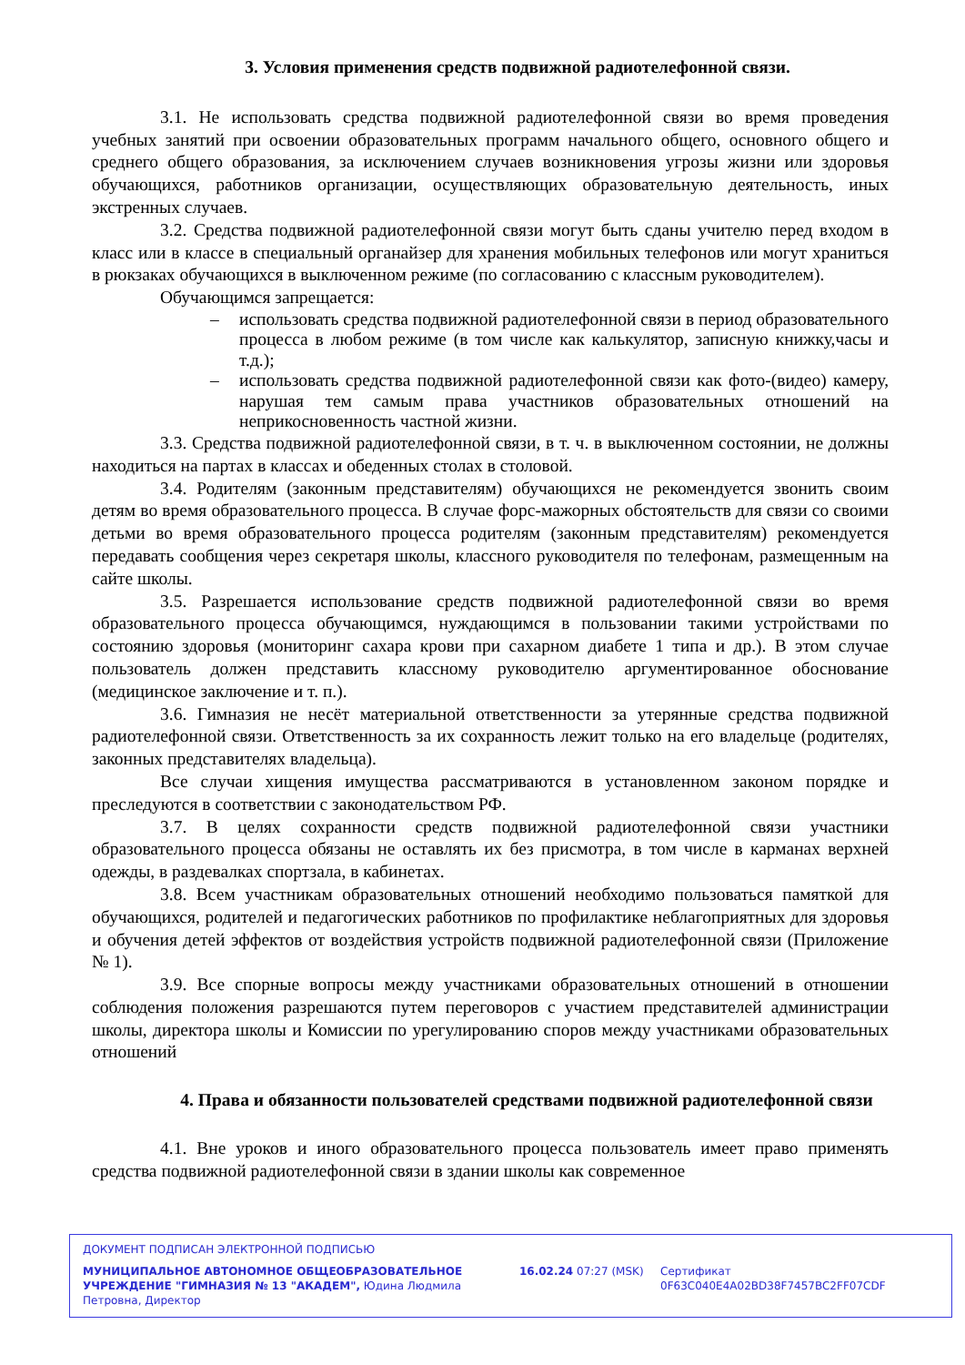3. Условия применения средств подвижной радиотелефонной связи.
3.1. Не использовать средства подвижной радиотелефонной связи во время проведения учебных занятий при освоении образовательных программ начального общего, основного общего и среднего общего образования, за исключением случаев возникновения угрозы жизни или здоровья обучающихся, работников организации, осуществляющих образовательную деятельность, иных экстренных случаев.
3.2. Средства подвижной радиотелефонной связи могут быть сданы учителю перед входом в класс или в классе в специальный органайзер для хранения мобильных телефонов или могут храниться в рюкзаках обучающихся в выключенном режиме (по согласованию с классным руководителем).
Обучающимся запрещается:
– использовать средства подвижной радиотелефонной связи в период образовательного процесса в любом режиме (в том числе как калькулятор, записную книжку,часы и т.д.);
– использовать средства подвижной радиотелефонной связи как фото-(видео) камеру, нарушая тем самым права участников образовательных отношений на неприкосновенность частной жизни.
3.3. Средства подвижной радиотелефонной связи, в т. ч. в выключенном состоянии, не должны находиться на партах в классах и обеденных столах в столовой.
3.4. Родителям (законным представителям) обучающихся не рекомендуется звонить своим детям во время образовательного процесса. В случае форс-мажорных обстоятельств для связи со своими детьми во время образовательного процесса родителям (законным представителям) рекомендуется передавать сообщения через секретаря школы, классного руководителя по телефонам, размещенным на сайте школы.
3.5. Разрешается использование средств подвижной радиотелефонной связи во время образовательного процесса обучающимся, нуждающимся в пользовании такими устройствами по состоянию здоровья (мониторинг сахара крови при сахарном диабете 1 типа и др.). В этом случае пользователь должен представить классному руководителю аргументированное обоснование (медицинское заключение и т. п.).
3.6. Гимназия не несёт материальной ответственности за утерянные средства подвижной радиотелефонной связи. Ответственность за их сохранность лежит только на его владельце (родителях, законных представителях владельца).
Все случаи хищения имущества рассматриваются в установленном законом порядке и преследуются в соответствии с законодательством РФ.
3.7. В целях сохранности средств подвижной радиотелефонной связи участники образовательного процесса обязаны не оставлять их без присмотра, в том числе в карманах верхней одежды, в раздевалках спортзала, в кабинетах.
3.8. Всем участникам образовательных отношений необходимо пользоваться памяткой для обучающихся, родителей и педагогических работников по профилактике неблагоприятных для здоровья и обучения детей эффектов от воздействия устройств подвижной радиотелефонной связи (Приложение № 1).
3.9. Все спорные вопросы между участниками образовательных отношений в отношении соблюдения положения разрешаются путем переговоров с участием представителей администрации школы, директора школы и Комиссии по урегулированию споров между участниками образовательных отношений
4. Права и обязанности пользователей средствами подвижной радиотелефонной связи
4.1. Вне уроков и иного образовательного процесса пользователь имеет право применять средства подвижной радиотелефонной связи в здании школы как современное
ДОКУМЕНТ ПОДПИСАН ЭЛЕКТРОННОЙ ПОДПИСЬЮ
МУНИЦИПАЛЬНОЕ АВТОНОМНОЕ ОБЩЕОБРАЗОВАТЕЛЬНОЕ УЧРЕЖДЕНИЕ "ГИМНАЗИЯ № 13 "АКАДЕМ", Юдина Людмила Петровна, Директор
16.02.24 07:27 (MSK) Сертификат 0F63C040E4A02BD38F7457BC2FF07CDF